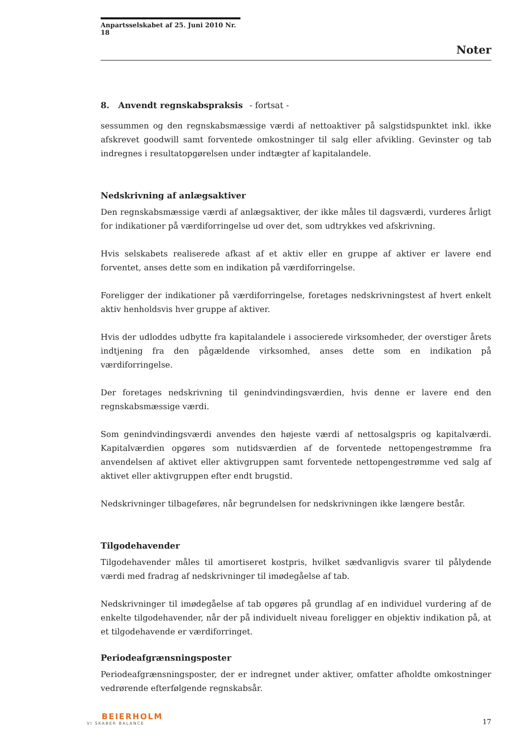Anpartsselskabet af 25. Juni 2010 Nr. 18
Noter
8. Anvendt regnskabspraksis - fortsat -
sessummen og den regnskabsmæssige værdi af nettoaktiver på salgstidspunktet inkl. ikke afskrevet goodwill samt forventede omkostninger til salg eller afvikling. Gevinster og tab indregnes i resultatopgørelsen under indtægter af kapitalandele.
Nedskrivning af anlægsaktiver
Den regnskabsmæssige værdi af anlægsaktiver, der ikke måles til dagsværdi, vurderes årligt for indikationer på værdiforringelse ud over det, som udtrykkes ved afskrivning.
Hvis selskabets realiserede afkast af et aktiv eller en gruppe af aktiver er lavere end forventet, anses dette som en indikation på værdiforringelse.
Foreligger der indikationer på værdiforringelse, foretages nedskrivningstest af hvert enkelt aktiv henholdsvis hver gruppe af aktiver.
Hvis der udloddes udbytte fra kapitalandele i associerede virksomheder, der overstiger årets indtjening fra den pågældende virksomhed, anses dette som en indikation på værdiforringelse.
Der foretages nedskrivning til genindvindingsværdien, hvis denne er lavere end den regnskabsmæssige værdi.
Som genindvindingsværdi anvendes den højeste værdi af nettosalgspris og kapitalværdi. Kapitalværdien opgøres som nutidsværdien af de forventede nettopengestrømme fra anvendelsen af aktivet eller aktivgruppen samt forventede nettopengestrømme ved salg af aktivet eller aktivgruppen efter endt brugstid.
Nedskrivninger tilbageføres, når begrundelsen for nedskrivningen ikke længere består.
Tilgodehavender
Tilgodehavender måles til amortiseret kostpris, hvilket sædvanligvis svarer til pålydende værdi med fradrag af nedskrivninger til imødegåelse af tab.
Nedskrivninger til imødegåelse af tab opgøres på grundlag af en individuel vurdering af de enkelte tilgodehavender, når der på individuelt niveau foreligger en objektiv indikation på, at et tilgodehavende er værdiforringet.
Periodeafgrænsningsposter
Periodeafgrænsningsposter, der er indregnet under aktiver, omfatter afholdte omkostninger vedrørende efterfølgende regnskabsår.
BEIERHOLM
VI SKABER BALANCE
17